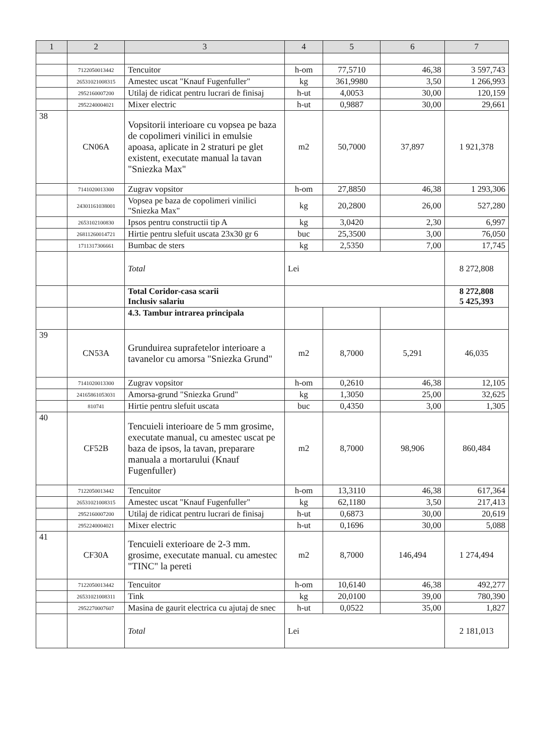| 1 | 2 | 3 | 4 | 5 | 6 | 7 |
| --- | --- | --- | --- | --- | --- | --- |
| | 7122050013442 | Tencuitor | h-om | 77,5710 | 46,38 | 3 597,743 |
| | 26531021008315 | Amestec uscat "Knauf Fugenfuller" | kg | 361,9980 | 3,50 | 1 266,993 |
| | 2952160007200 | Utilaj de ridicat pentru lucrari de finisaj | h-ut | 4,0053 | 30,00 | 120,159 |
| | 2952240004021 | Mixer electric | h-ut | 0,9887 | 30,00 | 29,661 |
| 38 | CN06A | Vopsitorii interioare cu vopsea pe baza de copolimeri vinilici in emulsie apoasa, aplicate in 2 straturi pe glet existent, executate manual la tavan "Sniezka Max" | m2 | 50,7000 | 37,897 | 1 921,378 |
| | 7141020013300 | Zugrav vopsitor | h-om | 27,8850 | 46,38 | 1 293,306 |
| | 24301161038001 | Vopsea pe baza de copolimeri vinilici "Sniezka Max" | kg | 20,2800 | 26,00 | 527,280 |
| | 2653102100830 | Ipsos pentru constructii tip A | kg | 3,0420 | 2,30 | 6,997 |
| | 26811260014721 | Hirtie pentru slefuit uscata 23x30 gr 6 | buc | 25,3500 | 3,00 | 76,050 |
| | 1711317306661 | Bumbac de sters | kg | 2,5350 | 7,00 | 17,745 |
| | | Total | Lei | | | 8 272,808 |
| | | Total Coridor-casa scarii Inclusiv salariu | | | | 8 272,808 5 425,393 |
| | | 4.3. Tambur intrarea principala | | | | |
| 39 | CN53A | Grunduirea suprafetelor interioare a tavanelor cu amorsa "Sniezka Grund" | m2 | 8,7000 | 5,291 | 46,035 |
| | 7141020013300 | Zugrav vopsitor | h-om | 0,2610 | 46,38 | 12,105 |
| | 24165861053031 | Amorsa-grund "Sniezka Grund" | kg | 1,3050 | 25,00 | 32,625 |
| | 810741 | Hirtie pentru slefuit uscata | buc | 0,4350 | 3,00 | 1,305 |
| 40 | CF52B | Tencuieli interioare de 5 mm grosime, executate manual, cu amestec uscat pe baza de ipsos, la tavan, preparare manuala a mortarului (Knauf Fugenfuller) | m2 | 8,7000 | 98,906 | 860,484 |
| | 7122050013442 | Tencuitor | h-om | 13,3110 | 46,38 | 617,364 |
| | 26531021008315 | Amestec uscat "Knauf Fugenfuller" | kg | 62,1180 | 3,50 | 217,413 |
| | 2952160007200 | Utilaj de ridicat pentru lucrari de finisaj | h-ut | 0,6873 | 30,00 | 20,619 |
| | 2952240004021 | Mixer electric | h-ut | 0,1696 | 30,00 | 5,088 |
| 41 | CF30A | Tencuieli exterioare de 2-3 mm. grosime, executate manual. cu amestec "TINC" la pereti | m2 | 8,7000 | 146,494 | 1 274,494 |
| | 7122050013442 | Tencuitor | h-om | 10,6140 | 46,38 | 492,277 |
| | 26531021008311 | Tink | kg | 20,0100 | 39,00 | 780,390 |
| | 2952270007607 | Masina de gaurit electrica cu ajutaj de snec | h-ut | 0,0522 | 35,00 | 1,827 |
| | | Total | Lei | | | 2 181,013 |